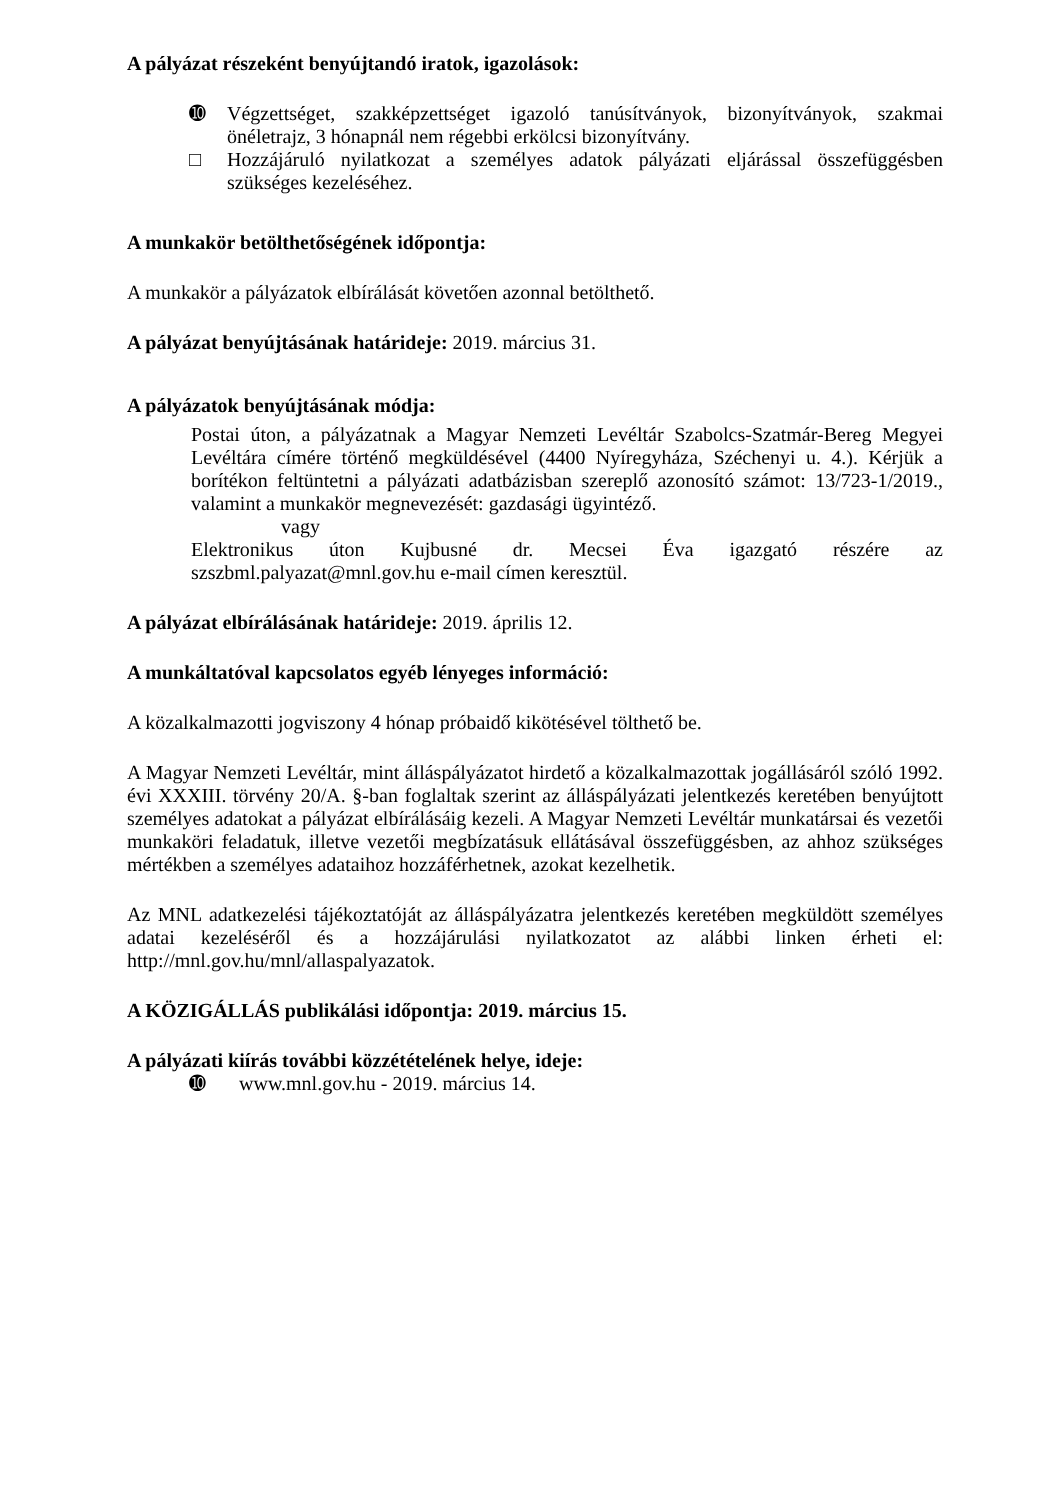A pályázat részeként benyújtandó iratok, igazolások:
➓ Végzettséget, szakképzettséget igazoló tanúsítványok, bizonyítványok, szakmai önéletrajz, 3 hónapnál nem régebbi erkölcsi bizonyítvány.
□ Hozzájáruló nyilatkozat a személyes adatok pályázati eljárással összefüggésben szükséges kezeléséhez.
A munkakör betölthetőségének időpontja:
A munkakör a pályázatok elbírálását követően azonnal betölthető.
A pályázat benyújtásának határideje: 2019. március 31.
A pályázatok benyújtásának módja:
Postai úton, a pályázatnak a Magyar Nemzeti Levéltár Szabolcs-Szatmár-Bereg Megyei Levéltára címére történő megküldésével (4400 Nyíregyháza, Széchenyi u. 4.). Kérjük a borítékon feltüntetni a pályázati adatbázisban szereplő azonosító számot: 13/723-1/2019., valamint a munkakör megnevezését: gazdasági ügyintéző.
vagy
Elektronikus úton Kujbusné dr. Mecsei Éva igazgató részére az
szszbml.palyazat@mnl.gov.hu e-mail címen keresztül.
A pályázat elbírálásának határideje: 2019. április 12.
A munkáltatóval kapcsolatos egyéb lényeges információ:
A közalkalmazotti jogviszony 4 hónap próbaidő kikötésével tölthető be.
A Magyar Nemzeti Levéltár, mint álláspályázatot hirdető a közalkalmazottak jogállásáról szóló 1992. évi XXXIII. törvény 20/A. §-ban foglaltak szerint az álláspályázati jelentkezés keretében benyújtott személyes adatokat a pályázat elbírálásáig kezeli. A Magyar Nemzeti Levéltár munkatársai és vezetői munkaköri feladatuk, illetve vezetői megbízatásuk ellátásával összefüggésben, az ahhoz szükséges mértékben a személyes adataihoz hozzáférhetnek, azokat kezelhetik.
Az MNL adatkezelési tájékoztatóját az álláspályázatra jelentkezés keretében megküldött személyes adatai kezeléséről és a hozzájárulási nyilatkozatot az alábbi linken érheti el: http://mnl.gov.hu/mnl/allaspalyazatok.
A KÖZIGÁLLÁS publikálási időpontja: 2019. március 15.
A pályázati kiírás további közzétételének helye, ideje:
➓ www.mnl.gov.hu - 2019. március 14.